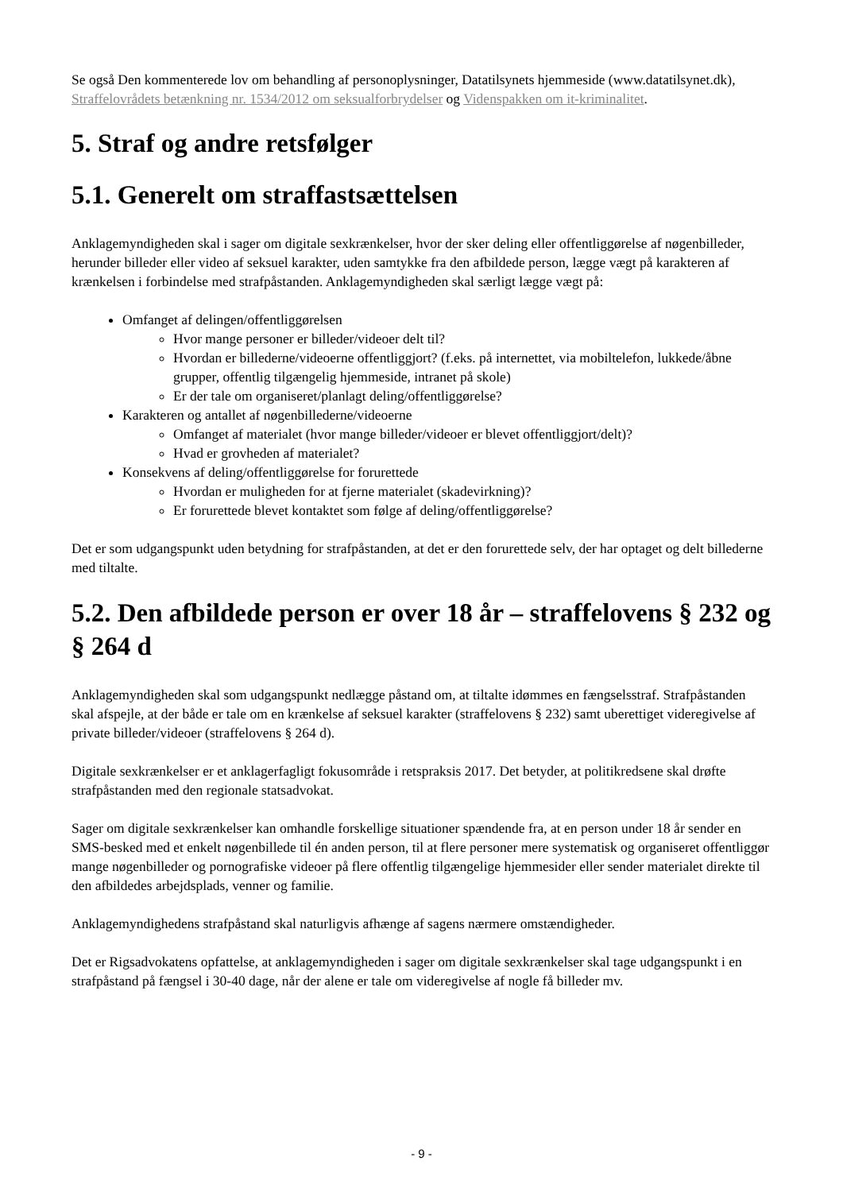Se også Den kommenterede lov om behandling af personoplysninger, Datatilsynets hjemmeside (www.datatilsynet.dk), Straffelovrådets betænkning nr. 1534/2012 om seksualforbrydelser og Videnspakken om it-kriminalitet.
5. Straf og andre retsfølger
5.1. Generelt om straffastsættelsen
Anklagemyndigheden skal i sager om digitale sexkrænkelser, hvor der sker deling eller offentliggørelse af nøgenbilleder, herunder billeder eller video af seksuel karakter, uden samtykke fra den afbildede person, lægge vægt på karakteren af krænkelsen i forbindelse med strafpåstanden. Anklagemyndigheden skal særligt lægge vægt på:
Omfanget af delingen/offentliggørelsen
Hvor mange personer er billeder/videoer delt til?
Hvordan er billederne/videoerne offentliggjort? (f.eks. på internettet, via mobiltelefon, lukkede/åbne grupper, offentlig tilgængelig hjemmeside, intranet på skole)
Er der tale om organiseret/planlagt deling/offentliggørelse?
Karakteren og antallet af nøgenbillederne/videoerne
Omfanget af materialet (hvor mange billeder/videoer er blevet offentliggjort/delt)?
Hvad er grovheden af materialet?
Konsekvens af deling/offentliggørelse for forurettede
Hvordan er muligheden for at fjerne materialet (skadevirkning)?
Er forurettede blevet kontaktet som følge af deling/offentliggørelse?
Det er som udgangspunkt uden betydning for strafpåstanden, at det er den forurettede selv, der har optaget og delt billederne med tiltalte.
5.2. Den afbildede person er over 18 år – straffelovens § 232 og § 264 d
Anklagemyndigheden skal som udgangspunkt nedlægge påstand om, at tiltalte idømmes en fængselsstraf. Strafpåstanden skal afspejle, at der både er tale om en krænkelse af seksuel karakter (straffelovens § 232) samt uberettiget videregivelse af private billeder/videoer (straffelovens § 264 d).
Digitale sexkrænkelser er et anklagerfagligt fokusområde i retspraksis 2017. Det betyder, at politikredsene skal drøfte strafpåstanden med den regionale statsadvokat.
Sager om digitale sexkrænkelser kan omhandle forskellige situationer spændende fra, at en person under 18 år sender en SMS-besked med et enkelt nøgenbillede til én anden person, til at flere personer mere systematisk og organiseret offentliggør mange nøgenbilleder og pornografiske videoer på flere offentlig tilgængelige hjemmesider eller sender materialet direkte til den afbildedes arbejdsplads, venner og familie.
Anklagemyndighedens strafpåstand skal naturligvis afhænge af sagens nærmere omstændigheder.
Det er Rigsadvokatens opfattelse, at anklagemyndigheden i sager om digitale sexkrænkelser skal tage udgangspunkt i en strafpåstand på fængsel i 30-40 dage, når der alene er tale om videregivelse af nogle få billeder mv.
- 9 -